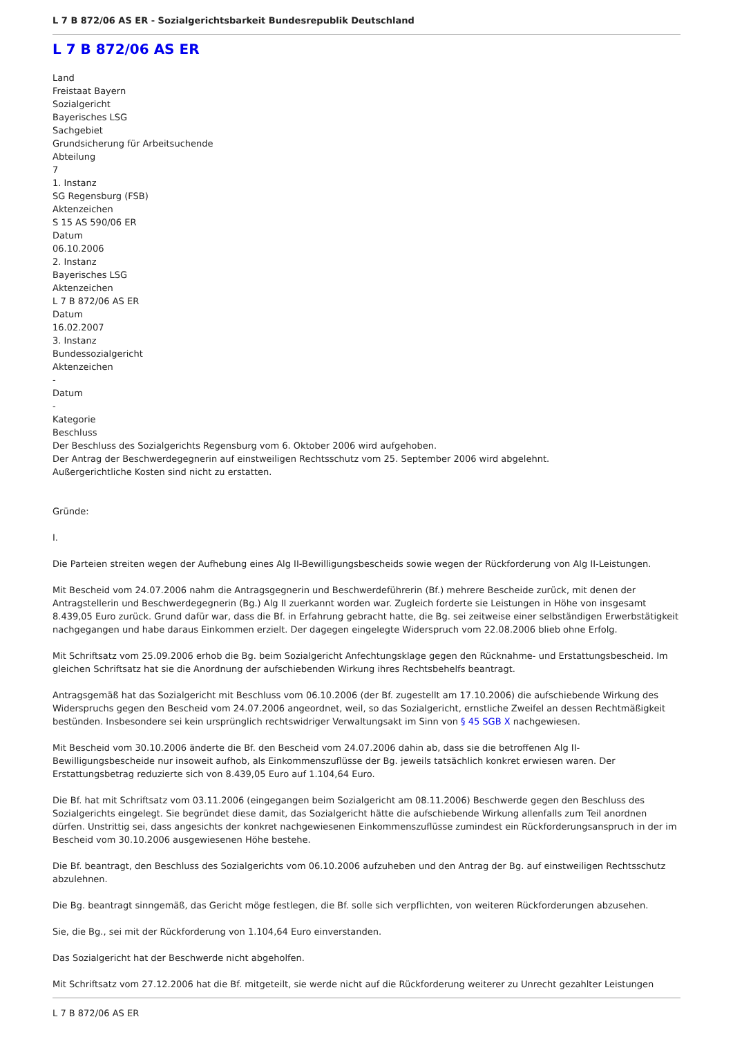L 7 B 872/06 AS ER - Sozialgerichtsbarkeit Bundesrepublik Deutschland
L 7 B 872/06 AS ER
Land
Freistaat Bayern
Sozialgericht
Bayerisches LSG
Sachgebiet
Grundsicherung für Arbeitsuchende
Abteilung
7
1. Instanz
SG Regensburg (FSB)
Aktenzeichen
S 15 AS 590/06 ER
Datum
06.10.2006
2. Instanz
Bayerisches LSG
Aktenzeichen
L 7 B 872/06 AS ER
Datum
16.02.2007
3. Instanz
Bundessozialgericht
Aktenzeichen
-
Datum
-
Kategorie
Beschluss
Der Beschluss des Sozialgerichts Regensburg vom 6. Oktober 2006 wird aufgehoben.
Der Antrag der Beschwerdegegnerin auf einstweiligen Rechtsschutz vom 25. September 2006 wird abgelehnt.
Außergerichtliche Kosten sind nicht zu erstatten.
Gründe:
I.
Die Parteien streiten wegen der Aufhebung eines Alg II-Bewilligungsbescheids sowie wegen der Rückforderung von Alg II-Leistungen.
Mit Bescheid vom 24.07.2006 nahm die Antragsgegnerin und Beschwerdeführerin (Bf.) mehrere Bescheide zurück, mit denen der Antragstellerin und Beschwerdegegnerin (Bg.) Alg II zuerkannt worden war. Zugleich forderte sie Leistungen in Höhe von insgesamt 8.439,05 Euro zurück. Grund dafür war, dass die Bf. in Erfahrung gebracht hatte, die Bg. sei zeitweise einer selbständigen Erwerbstätigkeit nachgegangen und habe daraus Einkommen erzielt. Der dagegen eingelegte Widerspruch vom 22.08.2006 blieb ohne Erfolg.
Mit Schriftsatz vom 25.09.2006 erhob die Bg. beim Sozialgericht Anfechtungsklage gegen den Rücknahme- und Erstattungsbescheid. Im gleichen Schriftsatz hat sie die Anordnung der aufschiebenden Wirkung ihres Rechtsbehelfs beantragt.
Antragsgemäß hat das Sozialgericht mit Beschluss vom 06.10.2006 (der Bf. zugestellt am 17.10.2006) die aufschiebende Wirkung des Widerspruchs gegen den Bescheid vom 24.07.2006 angeordnet, weil, so das Sozialgericht, ernstliche Zweifel an dessen Rechtmäßigkeit bestünden. Insbesondere sei kein ursprünglich rechtswidriger Verwaltungsakt im Sinn von § 45 SGB X nachgewiesen.
Mit Bescheid vom 30.10.2006 änderte die Bf. den Bescheid vom 24.07.2006 dahin ab, dass sie die betroffenen Alg II-Bewilligungsbescheide nur insoweit aufhob, als Einkommenszuflüsse der Bg. jeweils tatsächlich konkret erwiesen waren. Der Erstattungsbetrag reduzierte sich von 8.439,05 Euro auf 1.104,64 Euro.
Die Bf. hat mit Schriftsatz vom 03.11.2006 (eingegangen beim Sozialgericht am 08.11.2006) Beschwerde gegen den Beschluss des Sozialgerichts eingelegt. Sie begründet diese damit, das Sozialgericht hätte die aufschiebende Wirkung allenfalls zum Teil anordnen dürfen. Unstrittig sei, dass angesichts der konkret nachgewiesenen Einkommenszuflüsse zumindest ein Rückforderungsanspruch in der im Bescheid vom 30.10.2006 ausgewiesenen Höhe bestehe.
Die Bf. beantragt, den Beschluss des Sozialgerichts vom 06.10.2006 aufzuheben und den Antrag der Bg. auf einstweiligen Rechtsschutz abzulehnen.
Die Bg. beantragt sinngemäß, das Gericht möge festlegen, die Bf. solle sich verpflichten, von weiteren Rückforderungen abzusehen.
Sie, die Bg., sei mit der Rückforderung von 1.104,64 Euro einverstanden.
Das Sozialgericht hat der Beschwerde nicht abgeholfen.
Mit Schriftsatz vom 27.12.2006 hat die Bf. mitgeteilt, sie werde nicht auf die Rückforderung weiterer zu Unrecht gezahlter Leistungen
L 7 B 872/06 AS ER